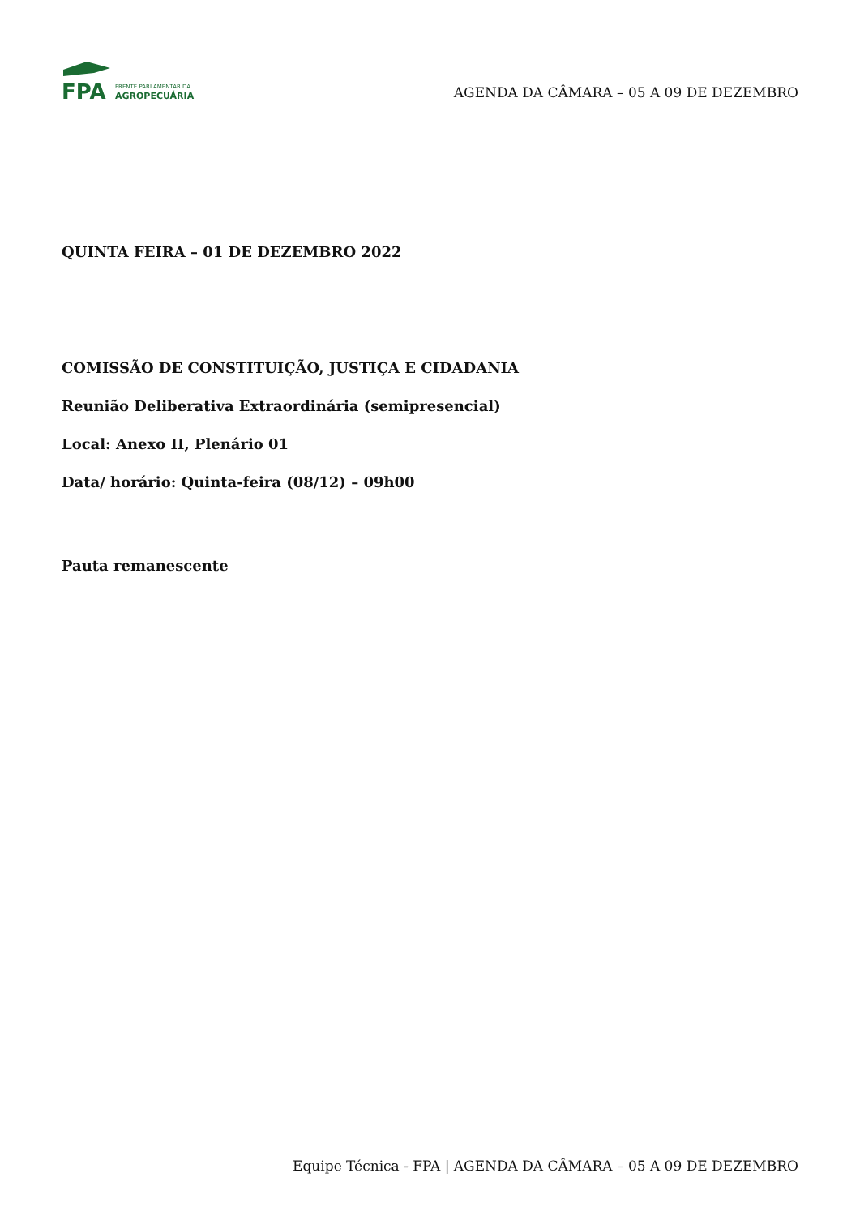FPA
FRENTE PARLAMENTAR DA
AGROPECUÁRIA
AGENDA DA CÂMARA – 05 A 09 DE DEZEMBRO
QUINTA FEIRA – 01 DE DEZEMBRO 2022
COMISSÃO DE CONSTITUIÇÃO, JUSTIÇA E CIDADANIA
Reunião Deliberativa Extraordinária (semipresencial)
Local: Anexo II, Plenário 01
Data/ horário: Quinta-feira (08/12) – 09h00
Pauta remanescente
Equipe Técnica - FPA | AGENDA DA CÂMARA – 05 A 09 DE DEZEMBRO